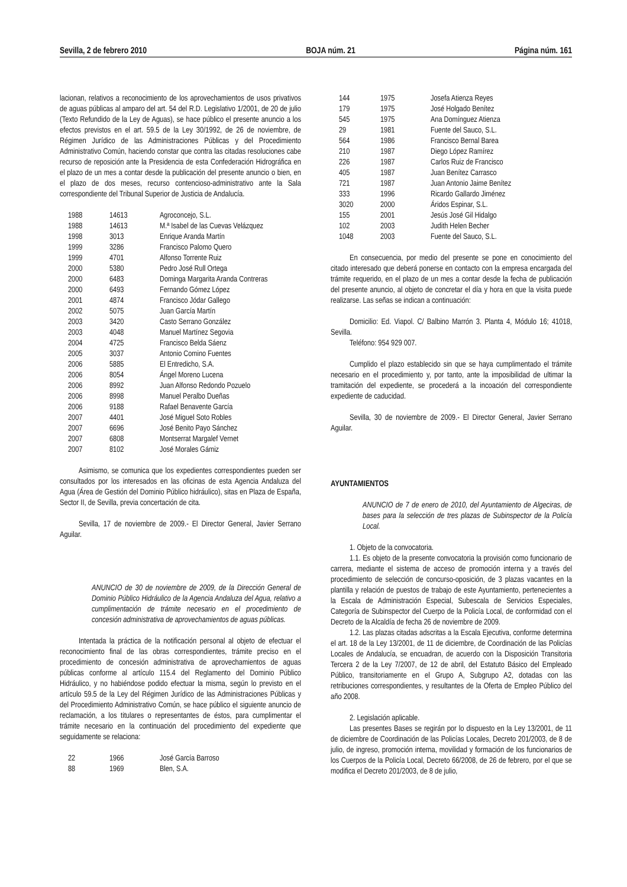Sevilla, 2 de febrero 2010 BOJA núm. 21 Página núm. 161
lacionan, relativos a reconocimiento de los aprovechamientos de usos privativos de aguas públicas al amparo del art. 54 del R.D. Legislativo 1/2001, de 20 de julio (Texto Refundido de la Ley de Aguas), se hace público el presente anuncio a los efectos previstos en el art. 59.5 de la Ley 30/1992, de 26 de noviembre, de Régimen Jurídico de las Administraciones Públicas y del Procedimiento Administrativo Común, haciendo constar que contra las citadas resoluciones cabe recurso de reposición ante la Presidencia de esta Confederación Hidrográfica en el plazo de un mes a contar desde la publicación del presente anuncio o bien, en el plazo de dos meses, recurso contencioso-administrativo ante la Sala correspondiente del Tribunal Superior de Justicia de Andalucía.
| 1988 | 14613 | Agroconcejo, S.L. |
| 1988 | 14613 | M.ª Isabel de las Cuevas Velázquez |
| 1998 | 3013 | Enrique Aranda Martín |
| 1999 | 3286 | Francisco Palomo Quero |
| 1999 | 4701 | Alfonso Torrente Ruiz |
| 2000 | 5380 | Pedro José Rull Ortega |
| 2000 | 6483 | Dominga Margarita Aranda Contreras |
| 2000 | 6493 | Fernando Gómez López |
| 2001 | 4874 | Francisco Jódar Gallego |
| 2002 | 5075 | Juan García Martín |
| 2003 | 3420 | Casto Serrano González |
| 2003 | 4048 | Manuel Martínez Segovia |
| 2004 | 4725 | Francisco Belda Sáenz |
| 2005 | 3037 | Antonio Comino Fuentes |
| 2006 | 5885 | El Entredicho, S.A. |
| 2006 | 8054 | Ángel Moreno Lucena |
| 2006 | 8992 | Juan Alfonso Redondo Pozuelo |
| 2006 | 8998 | Manuel Peralbo Dueñas |
| 2006 | 9188 | Rafael Benavente García |
| 2007 | 4401 | José Miguel Soto Robles |
| 2007 | 6696 | José Benito Payo Sánchez |
| 2007 | 6808 | Montserrat Margalef Vernet |
| 2007 | 8102 | José Morales Gámiz |
Asimismo, se comunica que los expedientes correspondientes pueden ser consultados por los interesados en las oficinas de esta Agencia Andaluza del Agua (Área de Gestión del Dominio Público hidráulico), sitas en Plaza de España, Sector II, de Sevilla, previa concertación de cita.
Sevilla, 17 de noviembre de 2009.- El Director General, Javier Serrano Aguilar.
ANUNCIO de 30 de noviembre de 2009, de la Dirección General de Dominio Público Hidráulico de la Agencia Andaluza del Agua, relativo a cumplimentación de trámite necesario en el procedimiento de concesión administrativa de aprovechamientos de aguas públicas.
Intentada la práctica de la notificación personal al objeto de efectuar el reconocimiento final de las obras correspondientes, trámite preciso en el procedimiento de concesión administrativa de aprovechamientos de aguas públicas conforme al artículo 115.4 del Reglamento del Dominio Público Hidráulico, y no habiéndose podido efectuar la misma, según lo previsto en el artículo 59.5 de la Ley del Régimen Jurídico de las Administraciones Públicas y del Procedimiento Administrativo Común, se hace público el siguiente anuncio de reclamación, a los titulares o representantes de éstos, para cumplimentar el trámite necesario en la continuación del procedimiento del expediente que seguidamente se relaciona:
| 22 | 1966 | José García Barroso |
| 88 | 1969 | Blen, S.A. |
| 144 | 1975 | Josefa Atienza Reyes |
| 179 | 1975 | José Holgado Benítez |
| 545 | 1975 | Ana Domínguez Atienza |
| 29 | 1981 | Fuente del Sauco, S.L. |
| 564 | 1986 | Francisco Bernal Barea |
| 210 | 1987 | Diego López Ramírez |
| 226 | 1987 | Carlos Ruiz de Francisco |
| 405 | 1987 | Juan Benítez Carrasco |
| 721 | 1987 | Juan Antonio Jaime Benítez |
| 333 | 1996 | Ricardo Gallardo Jiménez |
| 3020 | 2000 | Áridos Espinar, S.L. |
| 155 | 2001 | Jesús José Gil Hidalgo |
| 102 | 2003 | Judith Helen Becher |
| 1048 | 2003 | Fuente del Sauco, S.L. |
En consecuencia, por medio del presente se pone en conocimiento del citado interesado que deberá ponerse en contacto con la empresa encargada del trámite requerido, en el plazo de un mes a contar desde la fecha de publicación del presente anuncio, al objeto de concretar el día y hora en que la visita puede realizarse. Las señas se indican a continuación:
Domicilio: Ed. Viapol. C/ Balbino Marrón 3. Planta 4, Módulo 16; 41018, Sevilla.
Teléfono: 954 929 007.
Cumplido el plazo establecido sin que se haya cumplimentado el trámite necesario en el procedimiento y, por tanto, ante la imposibilidad de ultimar la tramitación del expediente, se procederá a la incoación del correspondiente expediente de caducidad.
Sevilla, 30 de noviembre de 2009.- El Director General, Javier Serrano Aguilar.
AYUNTAMIENTOS
ANUNCIO de 7 de enero de 2010, del Ayuntamiento de Algeciras, de bases para la selección de tres plazas de Subinspector de la Policía Local.
1. Objeto de la convocatoria.
1.1. Es objeto de la presente convocatoria la provisión como funcionario de carrera, mediante el sistema de acceso de promoción interna y a través del procedimiento de selección de concurso-oposición, de 3 plazas vacantes en la plantilla y relación de puestos de trabajo de este Ayuntamiento, pertenecientes a la Escala de Administración Especial, Subescala de Servicios Especiales, Categoría de Subinspector del Cuerpo de la Policía Local, de conformidad con el Decreto de la Alcaldía de fecha 26 de noviembre de 2009.
1.2. Las plazas citadas adscritas a la Escala Ejecutiva, conforme determina el art. 18 de la Ley 13/2001, de 11 de diciembre, de Coordinación de las Policías Locales de Andalucía, se encuadran, de acuerdo con la Disposición Transitoria Tercera 2 de la Ley 7/2007, de 12 de abril, del Estatuto Básico del Empleado Público, transitoriamente en el Grupo A, Subgrupo A2, dotadas con las retribuciones correspondientes, y resultantes de la Oferta de Empleo Público del año 2008.
2. Legislación aplicable.
Las presentes Bases se regirán por lo dispuesto en la Ley 13/2001, de 11 de diciembre de Coordinación de las Policías Locales, Decreto 201/2003, de 8 de julio, de ingreso, promoción interna, movilidad y formación de los funcionarios de los Cuerpos de la Policía Local, Decreto 66/2008, de 26 de febrero, por el que se modifica el Decreto 201/2003, de 8 de julio,